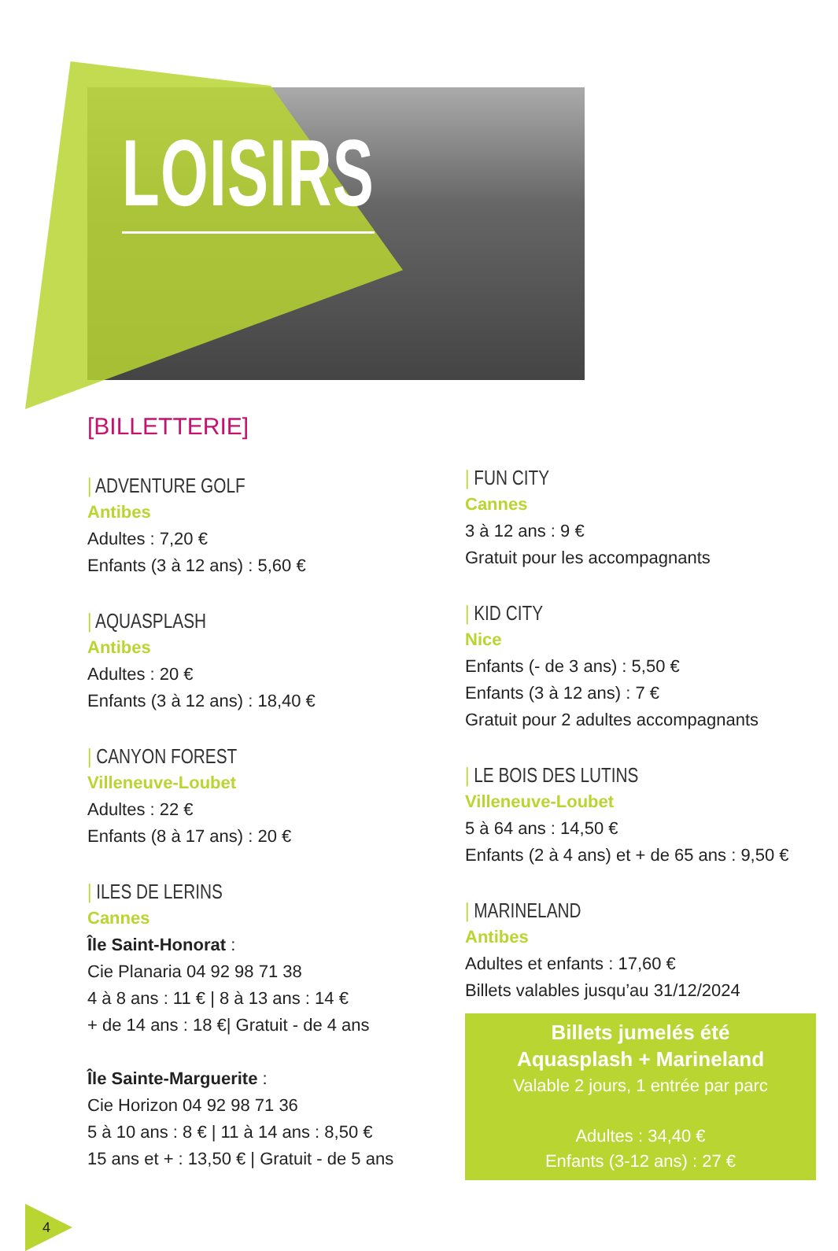LOISIRS
[BILLETTERIE]
| ADVENTURE GOLF
Antibes
Adultes : 7,20 €
Enfants (3 à 12 ans) : 5,60 €
| AQUASPLASH
Antibes
Adultes : 20 €
Enfants (3 à 12 ans) : 18,40 €
| CANYON FOREST
Villeneuve-Loubet
Adultes : 22 €
Enfants (8 à 17 ans) : 20 €
| ILES DE LERINS
Cannes
Île Saint-Honorat :
Cie Planaria 04 92 98 71 38
4 à 8 ans : 11 € | 8 à 13 ans : 14 €
+ de 14 ans : 18 €| Gratuit - de 4 ans
Île Sainte-Marguerite :
Cie Horizon 04 92 98 71 36
5 à 10 ans : 8 € | 11 à 14 ans : 8,50 €
15 ans et + : 13,50 € | Gratuit - de 5 ans
| FUN CITY
Cannes
3 à 12 ans : 9 €
Gratuit pour les accompagnants
| KID CITY
Nice
Enfants (- de 3 ans) : 5,50 €
Enfants (3 à 12 ans) : 7 €
Gratuit pour 2 adultes accompagnants
| LE BOIS DES LUTINS
Villeneuve-Loubet
5 à 64 ans : 14,50 €
Enfants (2 à 4 ans) et + de 65 ans : 9,50 €
| MARINELAND
Antibes
Adultes et enfants : 17,60 €
Billets valables jusqu’au 31/12/2024
Billets jumelés été
Aquasplash + Marineland
Valable 2 jours, 1 entrée par parc
Adultes : 34,40 €
Enfants (3-12 ans) : 27 €
4